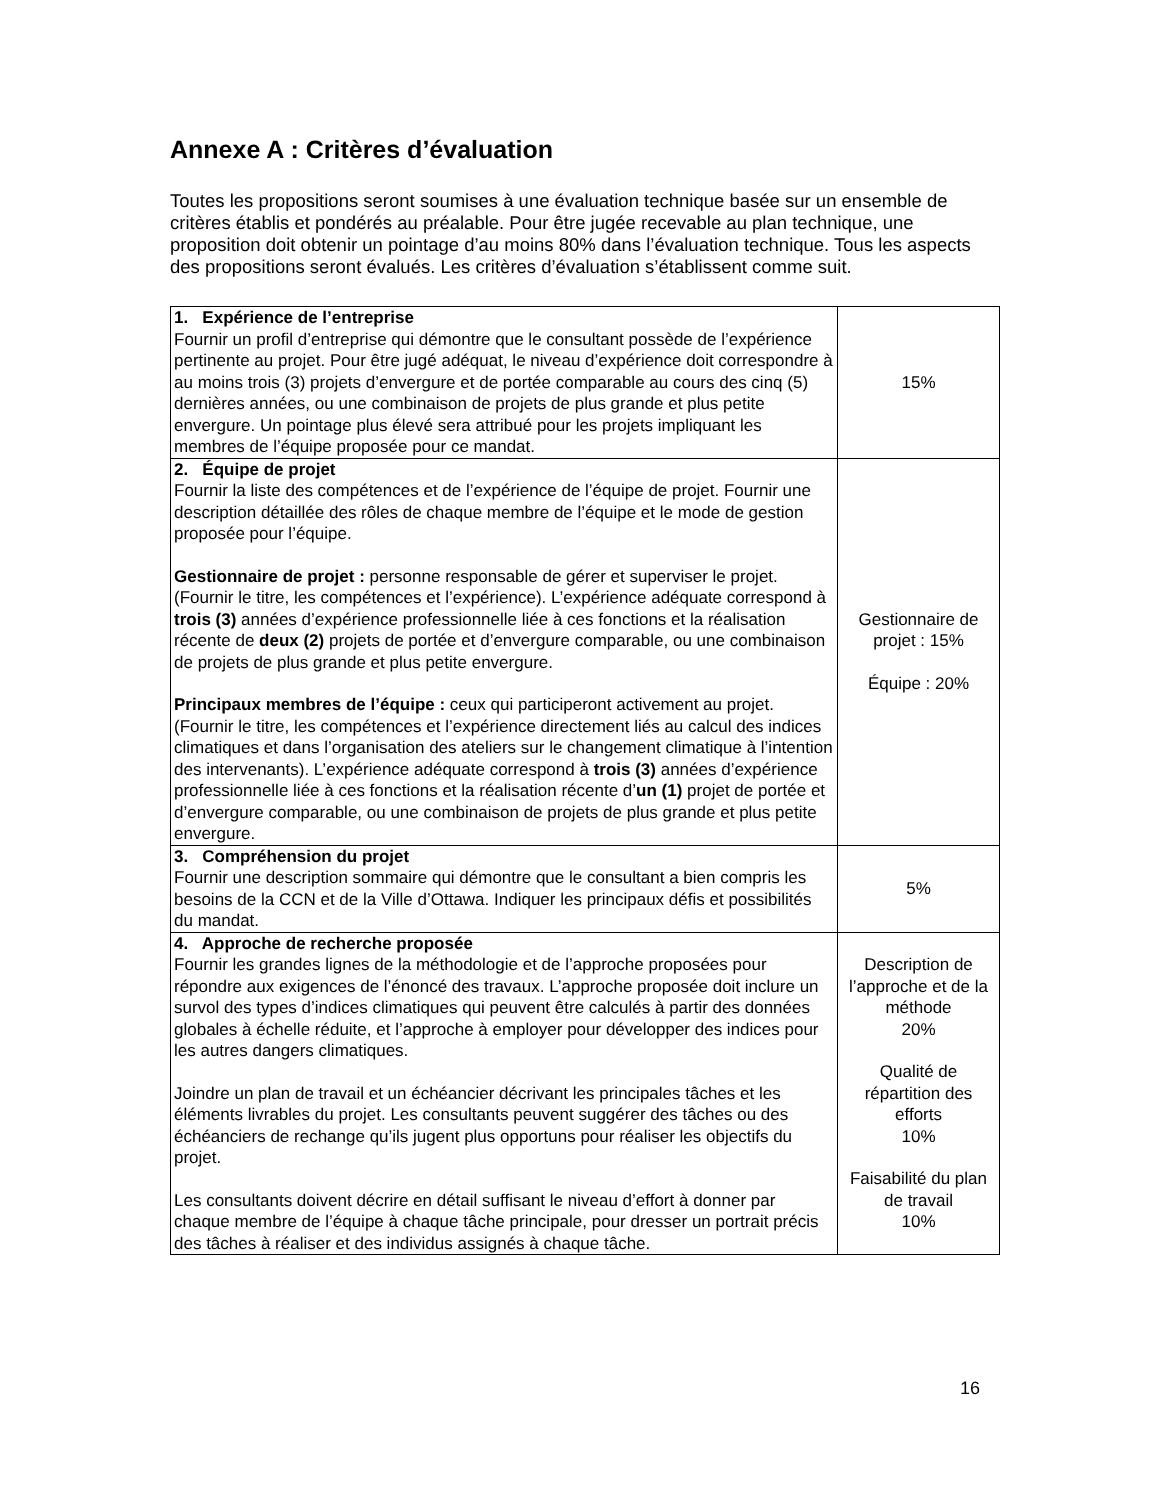Annexe A : Critères d’évaluation
Toutes les propositions seront soumises à une évaluation technique basée sur un ensemble de critères établis et pondérés au préalable. Pour être jugée recevable au plan technique, une proposition doit obtenir un pointage d’au moins 80% dans l’évaluation technique. Tous les aspects des propositions seront évalués. Les critères d’évaluation s’établissent comme suit.
| 1. Expérience de l’entreprise Fournir un profil d’entreprise qui démontre que le consultant possède de l’expérience pertinente au projet. Pour être jugé adéquat, le niveau d’expérience doit correspondre à au moins trois (3) projets d’envergure et de portée comparable au cours des cinq (5) dernières années, ou une combinaison de projets de plus grande et plus petite envergure. Un pointage plus élevé sera attribué pour les projets impliquant les membres de l’équipe proposée pour ce mandat. | 15% |
| 2. Équipe de projet Fournir la liste des compétences et de l’expérience de l’équipe de projet. Fournir une description détaillée des rôles de chaque membre de l’équipe et le mode de gestion proposée pour l’équipe. Gestionnaire de projet : personne responsable de gérer et superviser le projet. (Fournir le titre, les compétences et l’expérience). L’expérience adéquate correspond à trois (3) années d’expérience professionnelle liée à ces fonctions et la réalisation récente de deux (2) projets de portée et d’envergure comparable, ou une combinaison de projets de plus grande et plus petite envergure. Principaux membres de l’équipe : ceux qui participeront activement au projet. (Fournir le titre, les compétences et l’expérience directement liés au calcul des indices climatiques et dans l’organisation des ateliers sur le changement climatique à l’intention des intervenants). L’expérience adéquate correspond à trois (3) années d’expérience professionnelle liée à ces fonctions et la réalisation récente d’ un (1) projet de portée et d’envergure comparable, ou une combinaison de projets de plus grande et plus petite envergure. | Gestionnaire de projet : 15% Équipe : 20% |
| 3. Compréhension du projet Fournir une description sommaire qui démontre que le consultant a bien compris les besoins de la CCN et de la Ville d’Ottawa. Indiquer les principaux défis et possibilités du mandat. | 5% |
| 4. Approche de recherche proposée Fournir les grandes lignes de la méthodologie et de l’approche proposées pour répondre aux exigences de l’énoncé des travaux. L’approche proposée doit inclure un survol des types d’indices climatiques qui peuvent être calculés à partir des données globales à échelle réduite, et l’approche à employer pour développer des indices pour les autres dangers climatiques. Joindre un plan de travail et un échéancier décrivant les principales tâches et les éléments livrables du projet. Les consultants peuvent suggérer des tâches ou des échéanciers de rechange qu’ils jugent plus opportuns pour réaliser les objectifs du projet. Les consultants doivent décrire en détail suffisant le niveau d’effort à donner par chaque membre de l’équipe à chaque tâche principale, pour dresser un portrait précis des tâches à réaliser et des individus assignés à chaque tâche. | Description de l’approche et de la méthode 20% Qualité de répartition des efforts 10% Faisabilité du plan de travail 10% |
16